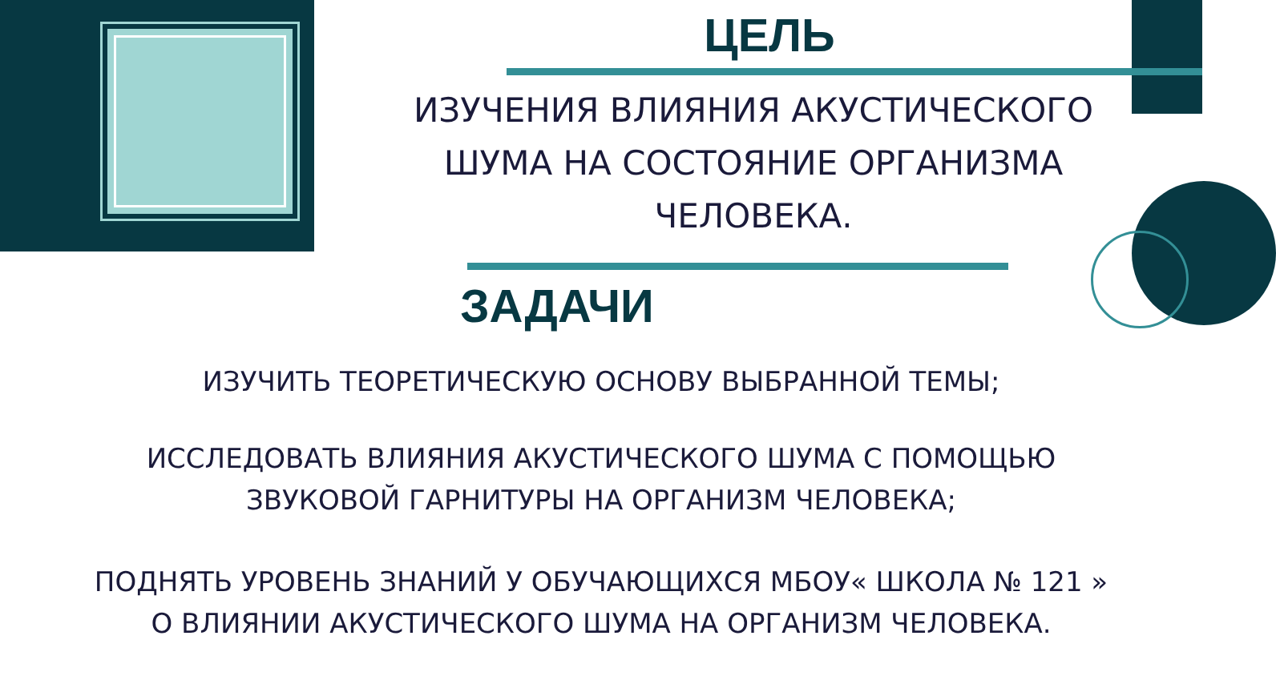ЦЕЛЬ
ИЗУЧЕНИЯ ВЛИЯНИЯ АКУСТИЧЕСКОГО ШУМА НА СОСТОЯНИЕ ОРГАНИЗМА ЧЕЛОВЕКА.
ЗАДАЧИ
ИЗУЧИТЬ ТЕОРЕТИЧЕСКУЮ ОСНОВУ ВЫБРАННОЙ ТЕМЫ;
ИССЛЕДОВАТЬ ВЛИЯНИЯ АКУСТИЧЕСКОГО ШУМА С ПОМОЩЬЮ
ЗВУКОВОЙ ГАРНИТУРЫ НА ОРГАНИЗМ ЧЕЛОВЕКА;
ПОДНЯТЬ УРОВЕНЬ ЗНАНИЙ У ОБУЧАЮЩИХСЯ МБОУ« ШКОЛА № 121 »
О ВЛИЯНИИ АКУСТИЧЕСКОГО ШУМА НА ОРГАНИЗМ ЧЕЛОВЕКА.